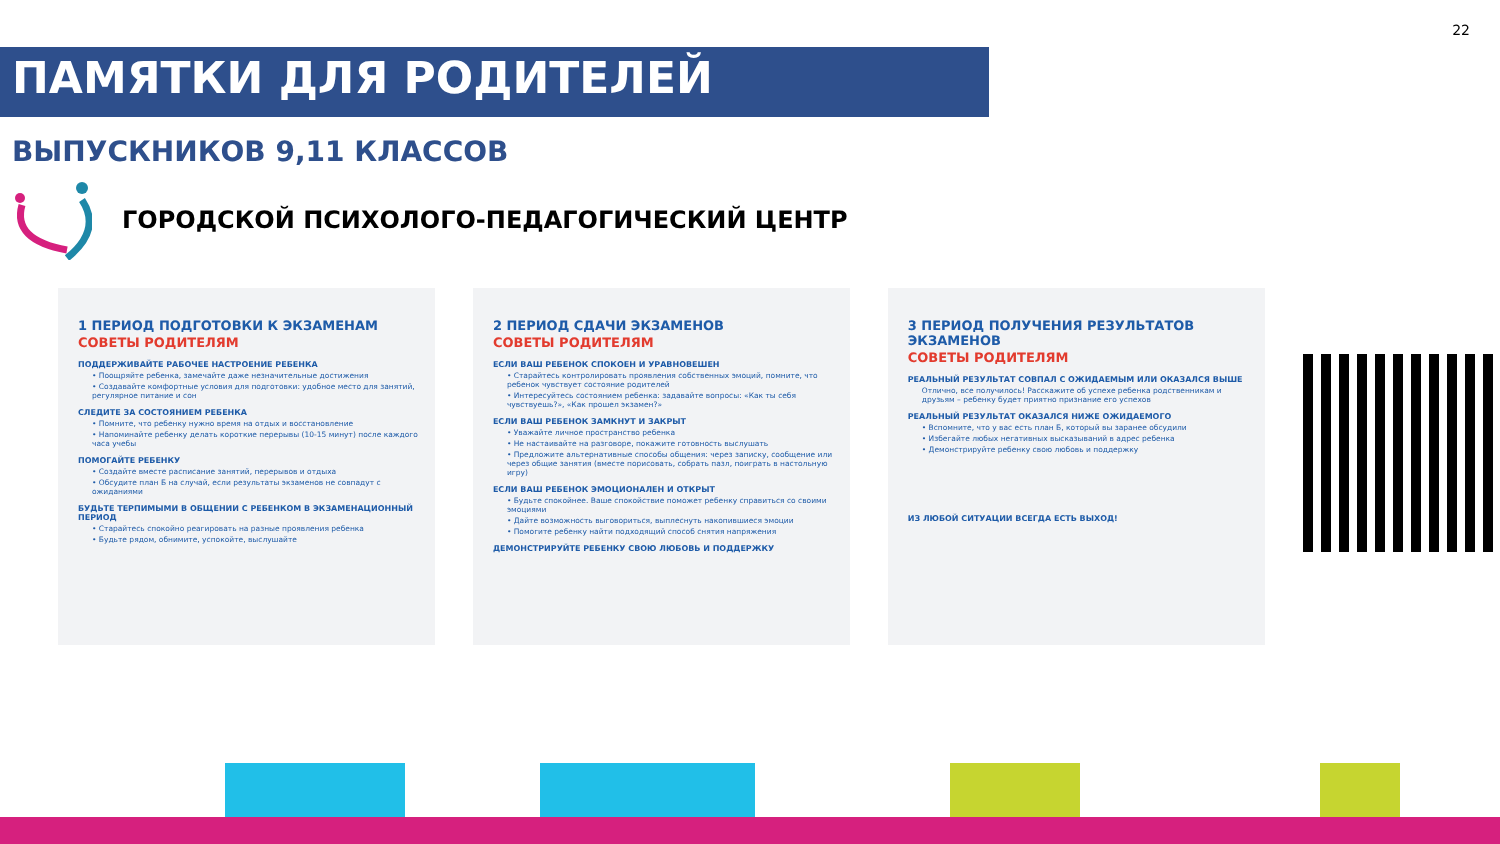22
ПАМЯТКИ ДЛЯ РОДИТЕЛЕЙ
ВЫПУСКНИКОВ 9,11 КЛАССОВ
ГОРОДСКОЙ ПСИХОЛОГО-ПЕДАГОГИЧЕСКИЙ ЦЕНТР
1 ПЕРИОД ПОДГОТОВКИ К ЭКЗАМЕНАМ
СОВЕТЫ РОДИТЕЛЯМ
ПОДДЕРЖИВАЙТЕ РАБОЧЕЕ НАСТРОЕНИЕ РЕБЕНКА
• Поощряйте ребенка, замечайте даже незначительные достижения
• Создавайте комфортные условия для подготовки: удобное место для занятий, регулярное питание и сон
СЛЕДИТЕ ЗА СОСТОЯНИЕМ РЕБЕНКА
• Помните, что ребенку нужно время на отдых и восстановление
• Напоминайте ребенку делать короткие перерывы (10-15 минут) после каждого часа учебы
ПОМОГАЙТЕ РЕБЕНКУ
• Создайте вместе расписание занятий, перерывов и отдыха
• Обсудите план Б на случай, если результаты экзаменов не совпадут с ожиданиями
БУДЬТЕ ТЕРПИМЫМИ В ОБЩЕНИИ С РЕБЕНКОМ В ЭКЗАМЕНАЦИОННЫЙ ПЕРИОД
• Старайтесь спокойно реагировать на разные проявления ребенка
• Будьте рядом, обнимите, успокойте, выслушайте
2 ПЕРИОД СДАЧИ ЭКЗАМЕНОВ
СОВЕТЫ РОДИТЕЛЯМ
ЕСЛИ ВАШ РЕБЕНОК СПОКОЕН И УРАВНОВЕШЕН
• Старайтесь контролировать проявления собственных эмоций, помните, что ребенок чувствует состояние родителей
• Интересуйтесь состоянием ребенка: задавайте вопросы: «Как ты себя чувствуешь?», «Как прошел экзамен?»
ЕСЛИ ВАШ РЕБЕНОК ЗАМКНУТ И ЗАКРЫТ
• Уважайте личное пространство ребенка
• Не настаивайте на разговоре, покажите готовность выслушать
• Предложите альтернативные способы общения: через записку, сообщение или через общие занятия (вместе порисовать, собрать пазл, поиграть в настольную игру)
ЕСЛИ ВАШ РЕБЕНОК ЭМОЦИОНАЛЕН И ОТКРЫТ
• Будьте спокойнее. Ваше спокойствие поможет ребенку справиться со своими эмоциями
• Дайте возможность выговориться, выплеснуть накопившиеся эмоции
• Помогите ребенку найти подходящий способ снятия напряжения
ДЕМОНСТРИРУЙТЕ РЕБЕНКУ СВОЮ ЛЮБОВЬ И ПОДДЕРЖКУ
3 ПЕРИОД ПОЛУЧЕНИЯ РЕЗУЛЬТАТОВ ЭКЗАМЕНОВ
СОВЕТЫ РОДИТЕЛЯМ
РЕАЛЬНЫЙ РЕЗУЛЬТАТ СОВПАЛ С ОЖИДАЕМЫМ ИЛИ ОКАЗАЛСЯ ВЫШЕ
Отлично, все получилось! Расскажите об успехе ребенка родственникам и друзьям – ребенку будет приятно признание его успехов
РЕАЛЬНЫЙ РЕЗУЛЬТАТ ОКАЗАЛСЯ НИЖЕ ОЖИДАЕМОГО
• Вспомните, что у вас есть план Б, который вы заранее обсудили
• Избегайте любых негативных высказываний в адрес ребенка
• Демонстрируйте ребенку свою любовь и поддержку
ИЗ ЛЮБОЙ СИТУАЦИИ ВСЕГДА ЕСТЬ ВЫХОД!